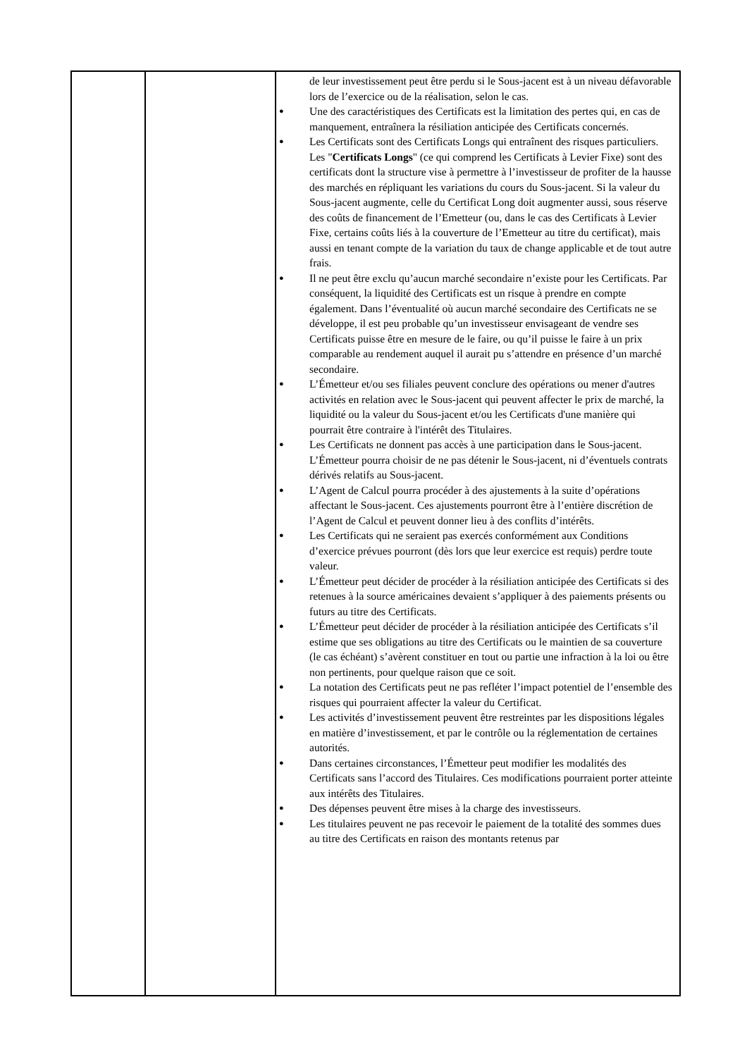| | | de leur investissement peut être perdu si le Sous-jacent est à un niveau défavorable lors de l’exercice ou de la réalisation, selon le cas. ● Une des caractéristiques des Certificats est la limitation des pertes qui, en cas de manquement, entraînera la résiliation anticipée des Certificats concernés. ● Les Certificats sont des Certificats Longs qui entraînent des risques particuliers. Les " Certificats Longs " (ce qui comprend les Certificats à Levier Fixe) sont des certificats dont la structure vise à permettre à l’investisseur de profiter de la hausse des marchés en répliquant les variations du cours du Sous-jacent. Si la valeur du Sous-jacent augmente, celle du Certificat Long doit augmenter aussi, sous réserve des coûts de financement de l’Emetteur (ou, dans le cas des Certificats à Levier Fixe, certains coûts liés à la couverture de l’Emetteur au titre du certificat), mais aussi en tenant compte de la variation du taux de change applicable et de tout autre frais. ● Il ne peut être exclu qu’aucun marché secondaire n’existe pour les Certificats. Par conséquent, la liquidité des Certificats est un risque à prendre en compte également. Dans l’éventualité où aucun marché secondaire des Certificats ne se développe, il est peu probable qu’un investisseur envisageant de vendre ses Certificats puisse être en mesure de le faire, ou qu’il puisse le faire à un prix comparable au rendement auquel il aurait pu s’attendre en présence d’un marché secondaire. ● L’Émetteur et/ou ses filiales peuvent conclure des opérations ou mener d'autres activités en relation avec le Sous-jacent qui peuvent affecter le prix de marché, la liquidité ou la valeur du Sous-jacent et/ou les Certificats d'une manière qui pourrait être contraire à l'intérêt des Titulaires. ● Les Certificats ne donnent pas accès à une participation dans le Sous-jacent. L’Émetteur pourra choisir de ne pas détenir le Sous-jacent, ni d’éventuels contrats dérivés relatifs au Sous-jacent. ● L’Agent de Calcul pourra procéder à des ajustements à la suite d’opérations affectant le Sous-jacent. Ces ajustements pourront être à l’entière discrétion de l’Agent de Calcul et peuvent donner lieu à des conflits d’intérêts. ● Les Certificats qui ne seraient pas exercés conformément aux Conditions d’exercice prévues pourront (dès lors que leur exercice est requis) perdre toute valeur. ● L’Émetteur peut décider de procéder à la résiliation anticipée des Certificats si des retenues à la source américaines devaient s’appliquer à des paiements présents ou futurs au titre des Certificats. ● L’Émetteur peut décider de procéder à la résiliation anticipée des Certificats s’il estime que ses obligations au titre des Certificats ou le maintien de sa couverture (le cas échéant) s’avèrent constituer en tout ou partie une infraction à la loi ou être non pertinents, pour quelque raison que ce soit. ● La notation des Certificats peut ne pas refléter l’impact potentiel de l’ensemble des risques qui pourraient affecter la valeur du Certificat. ● Les activités d’investissement peuvent être restreintes par les dispositions légales en matière d’investissement, et par le contrôle ou la réglementation de certaines autorités. ● Dans certaines circonstances, l’Émetteur peut modifier les modalités des Certificats sans l’accord des Titulaires. Ces modifications pourraient porter atteinte aux intérêts des Titulaires. ● Des dépenses peuvent être mises à la charge des investisseurs. ● Les titulaires peuvent ne pas recevoir le paiement de la totalité des sommes dues au titre des Certificats en raison des montants retenus par |